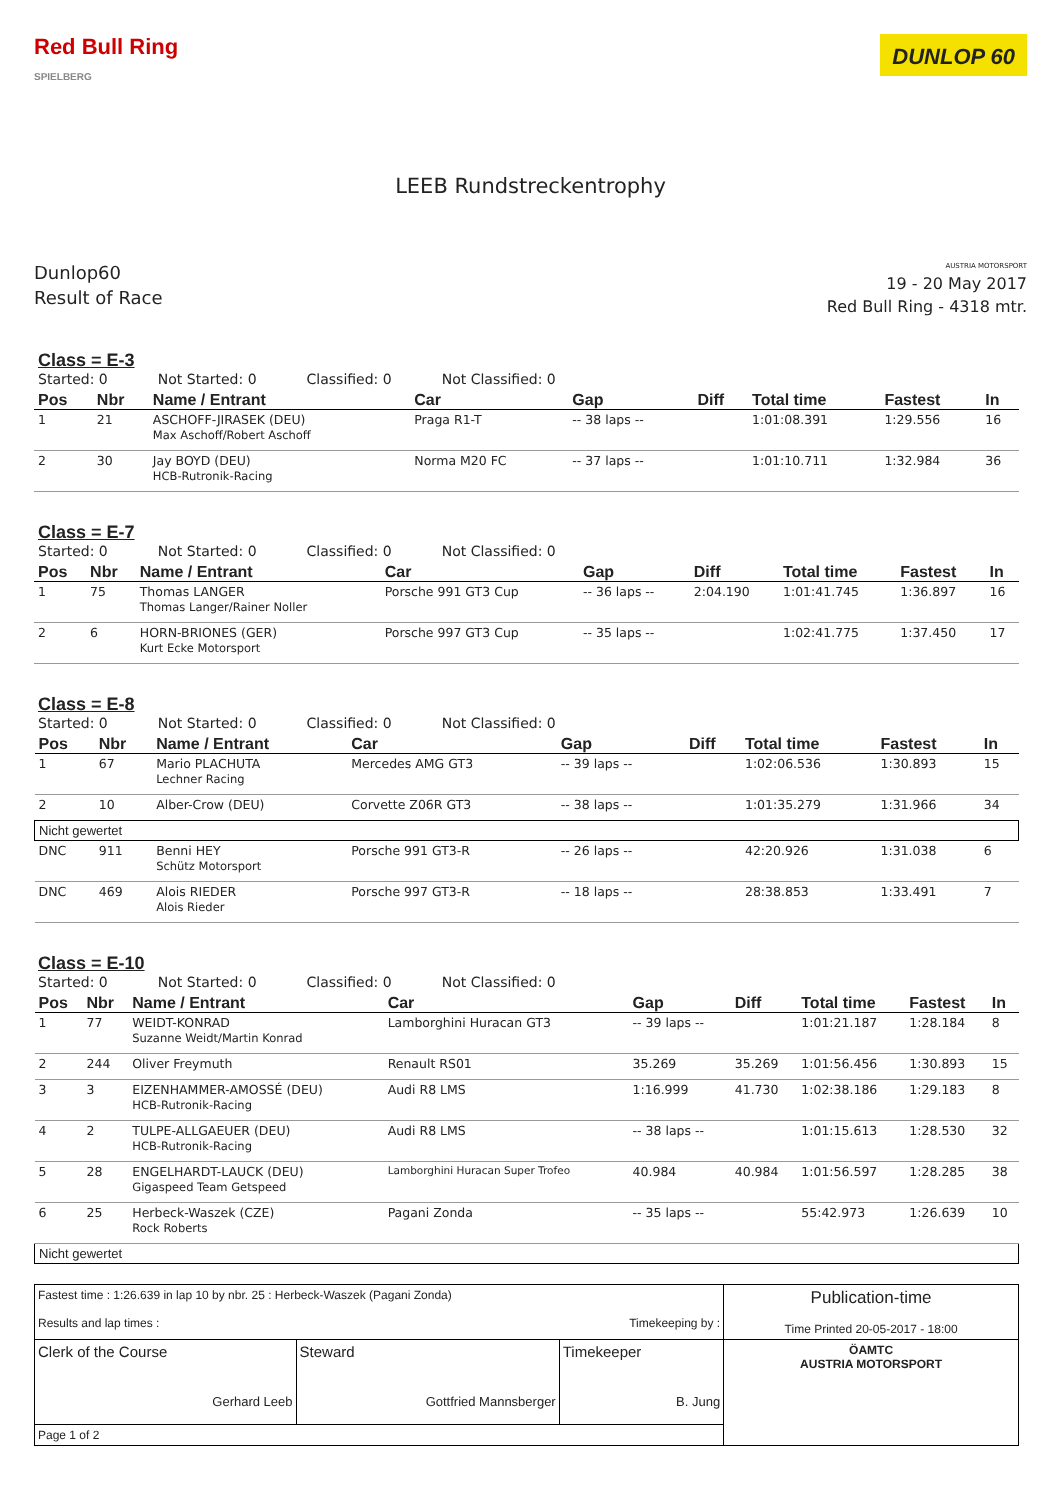Red Bull Ring
SPIELBERG
DUNLOP 60
LEEB Rundstreckentrophy
Dunlop60
Result of Race
AUSTRIA MOTORSPORT
19 - 20 May 2017
Red Bull Ring - 4318 mtr.
Class = E-3
Started: 0 Not Started: 0 Classified: 0 Not Classified: 0
| Pos | Nbr | Name / Entrant | Car | Gap | Diff | Total time | Fastest | In |
| --- | --- | --- | --- | --- | --- | --- | --- | --- |
| 1 | 21 | ASCHOFF-JIRASEK (DEU) Max Aschoff/Robert Aschoff | Praga R1-T | -- 38 laps -- | | 1:01:08.391 | 1:29.556 | 16 |
| 2 | 30 | Jay BOYD (DEU) HCB-Rutronik-Racing | Norma M20 FC | -- 37 laps -- | | 1:01:10.711 | 1:32.984 | 36 |
Class = E-7
Started: 0 Not Started: 0 Classified: 0 Not Classified: 0
| Pos | Nbr | Name / Entrant | Car | Gap | Diff | Total time | Fastest | In |
| --- | --- | --- | --- | --- | --- | --- | --- | --- |
| 1 | 75 | Thomas LANGER Thomas Langer/Rainer Noller | Porsche 991 GT3 Cup | -- 36 laps -- | 2:04.190 | 1:01:41.745 | 1:36.897 | 16 |
| 2 | 6 | HORN-BRIONES (GER) Kurt Ecke Motorsport | Porsche 997 GT3 Cup | -- 35 laps -- | | 1:02:41.775 | 1:37.450 | 17 |
Class = E-8
Started: 0 Not Started: 0 Classified: 0 Not Classified: 0
| Pos | Nbr | Name / Entrant | Car | Gap | Diff | Total time | Fastest | In |
| --- | --- | --- | --- | --- | --- | --- | --- | --- |
| 1 | 67 | Mario PLACHUTA Lechner Racing | Mercedes AMG GT3 | -- 39 laps -- | | 1:02:06.536 | 1:30.893 | 15 |
| 2 | 10 | Alber-Crow (DEU) | Corvette Z06R GT3 | -- 38 laps -- | | 1:01:35.279 | 1:31.966 | 34 |
| Nicht gewertet | | | | | | | | |
| DNC | 911 | Benni HEY Schütz Motorsport | Porsche 991 GT3-R | -- 26 laps -- | | 42:20.926 | 1:31.038 | 6 |
| DNC | 469 | Alois RIEDER Alois Rieder | Porsche 997 GT3-R | -- 18 laps -- | | 28:38.853 | 1:33.491 | 7 |
Class = E-10
Started: 0 Not Started: 0 Classified: 0 Not Classified: 0
| Pos | Nbr | Name / Entrant | Car | Gap | Diff | Total time | Fastest | In |
| --- | --- | --- | --- | --- | --- | --- | --- | --- |
| 1 | 77 | WEIDT-KONRAD Suzanne Weidt/Martin Konrad | Lamborghini Huracan GT3 | -- 39 laps -- | | 1:01:21.187 | 1:28.184 | 8 |
| 2 | 244 | Oliver Freymuth | Renault RS01 | 35.269 | 35.269 | 1:01:56.456 | 1:30.893 | 15 |
| 3 | 3 | EIZENHAMMER-AMOSSÉ (DEU) HCB-Rutronik-Racing | Audi R8 LMS | 1:16.999 | 41.730 | 1:02:38.186 | 1:29.183 | 8 |
| 4 | 2 | TULPE-ALLGAEUER (DEU) HCB-Rutronik-Racing | Audi R8 LMS | -- 38 laps -- | | 1:01:15.613 | 1:28.530 | 32 |
| 5 | 28 | ENGELHARDT-LAUCK (DEU) Gigaspeed Team Getspeed | Lamborghini Huracan Super Trofeo | 40.984 | 40.984 | 1:01:56.597 | 1:28.285 | 38 |
| 6 | 25 | Herbeck-Waszek (CZE) Rock Roberts | Pagani Zonda | -- 35 laps -- | | 55:42.973 | 1:26.639 | 10 |
| Nicht gewertet | | | | | | | | |
| Fastest time : 1:26.639 in lap 10 by nbr. 25 : Herbeck-Waszek (Pagani Zonda) Results and lap times : Timekeeping by : | | | Publication-time Time Printed 20-05-2017 - 18:00 |
| Clerk of the Course Gerhard Leeb | Steward Gottfried Mannsberger | Timekeeper B. Jung | ÖAMTC AUSTRIA MOTORSPORT |
| Page 1 of 2 | | | |